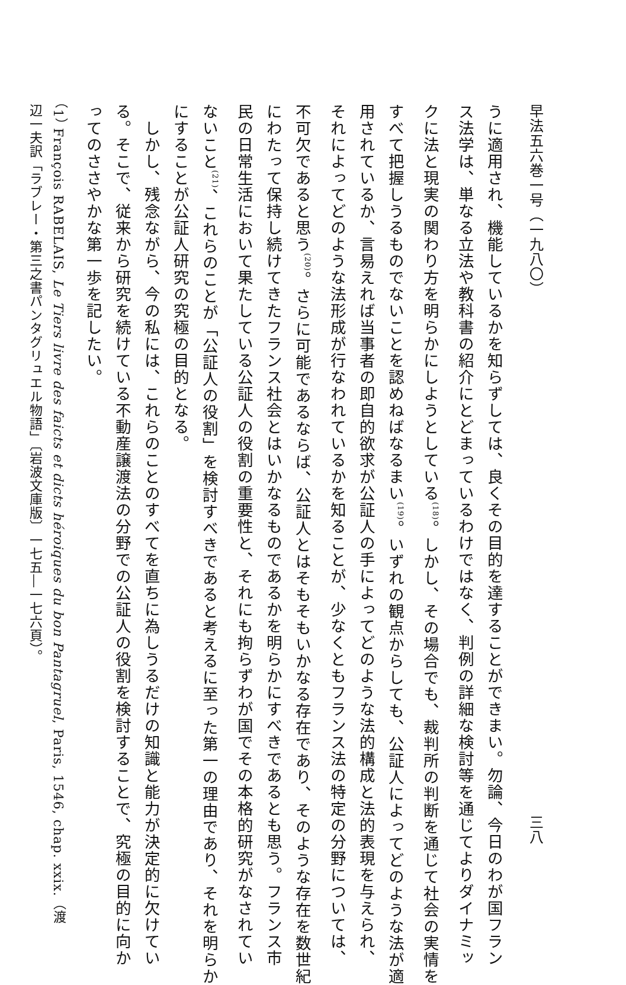早法五六巻一号（一九八〇） 三八
うに適用され、機能しているかを知らずしては、良くその目的を達することができまい。勿論、今日のわが国フラン
ス法学は、単なる立法や教科書の紹介にとどまっているわけではなく、判例の詳細な検討等を通じてよりダイナミッ
クに法と現実の関わり方を明らかにしようとしている<sup>(18)</sup>。しかし、その場合でも、裁判所の判断を通じて社会の実情を
すべて把握しうるものでないことを認めねばなるまい<sup>(19)</sup>。いずれの観点からしても、公証人によってどのような法が適
用されているか、言易えれば当事者の即自的欲求が公証人の手によってどのような法的構成と法的表現を与えられ、
それによってどのような法形成が行なわれているかを知ることが、少なくともフランス法の特定の分野については、
不可欠であると思う<sup>(20)</sup>。さらに可能であるならば、公証人とはそもそもいかなる存在であり、そのような存在を数世紀
にわたって保持し続けてきたフランス社会とはいかなるものであるかを明らかにすべきであるとも思う。フランス市
民の日常生活において果たしている公証人の役割の重要性と、それにも拘らずわが国でその本格的研究がなされてい
ないこと<sup>(21)</sup>、これらのことが「公証人の役割」を検討すべきであると考えるに至った第一の理由であり、それを明らか
にすることが公証人研究の究極の目的となる。
　しかし、残念ながら、今の私には、これらのことのすべてを直ちに為しうるだけの知識と能力が決定的に欠けてい
る。そこで、従来から研究を続けている不動産譲渡法の分野での公証人の役割を検討することで、究極の目的に向か
ってのささやかな第一歩を記したい。
（1） François RABELAIS, Le Tiers livre des faicts et dicts héroiques du bon Pantagruel, Paris, 1546, chap. xxix.（渡
辺一夫訳「ラブレー・第三之書パンタグリュエル物語」〔岩波文庫版〕一七五―一七六頁）。